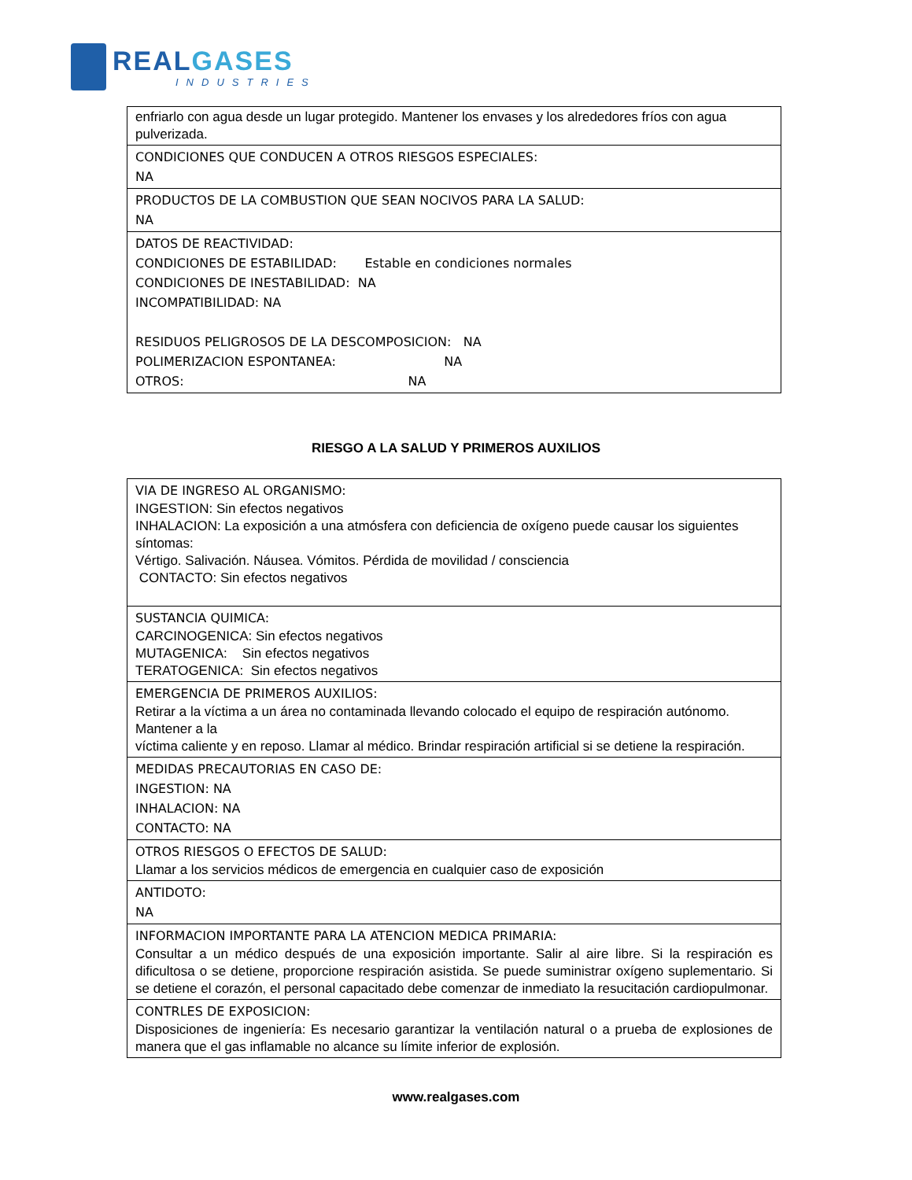REAL GASES
INDUSTRIES
| enfriarlo con agua desde un lugar protegido. Mantener los envases y los alrededores fríos con agua pulverizada. |
| CONDICIONES QUE CONDUCEN A OTROS RIESGOS ESPECIALES: NA |
| PRODUCTOS DE LA COMBUSTION QUE SEAN NOCIVOS PARA LA SALUD: NA |
| DATOS DE REACTIVIDAD: CONDICIONES DE ESTABILIDAD: Estable en condiciones normales CONDICIONES DE INESTABILIDAD: NA INCOMPATIBILIDAD: NA RESIDUOS PELIGROSOS DE LA DESCOMPOSICION: NA POLIMERIZACION ESPONTANEA: NA OTROS: NA |
RIESGO A LA SALUD Y PRIMEROS AUXILIOS
| VIA DE INGRESO AL ORGANISMO: INGESTION: Sin efectos negativos INHALACION: La exposición a una atmósfera con deficiencia de oxígeno puede causar los siguientes síntomas: Vértigo. Salivación. Náusea. Vómitos. Pérdida de movilidad / consciencia CONTACTO: Sin efectos negativos |
| SUSTANCIA QUIMICA: CARCINOGENICA: Sin efectos negativos MUTAGENICA: Sin efectos negativos TERATOGENICA: Sin efectos negativos |
| EMERGENCIA DE PRIMEROS AUXILIOS: Retirar a la víctima a un área no contaminada llevando colocado el equipo de respiración autónomo. Mantener a la víctima caliente y en reposo. Llamar al médico. Brindar respiración artificial si se detiene la respiración. |
| MEDIDAS PRECAUTORIAS EN CASO DE: INGESTION: NA INHALACION: NA CONTACTO: NA |
| OTROS RIESGOS O EFECTOS DE SALUD: Llamar a los servicios médicos de emergencia en cualquier caso de exposición |
| ANTIDOTO: NA |
| INFORMACION IMPORTANTE PARA LA ATENCION MEDICA PRIMARIA: Consultar a un médico después de una exposición importante. Salir al aire libre. Si la respiración es dificultosa o se detiene, proporcione respiración asistida. Se puede suministrar oxígeno suplementario. Si se detiene el corazón, el personal capacitado debe comenzar de inmediato la resucitación cardiopulmonar. |
| CONTRLES DE EXPOSICION: Disposiciones de ingeniería: Es necesario garantizar la ventilación natural o a prueba de explosiones de manera que el gas inflamable no alcance su límite inferior de explosión. |
www.realgases.com